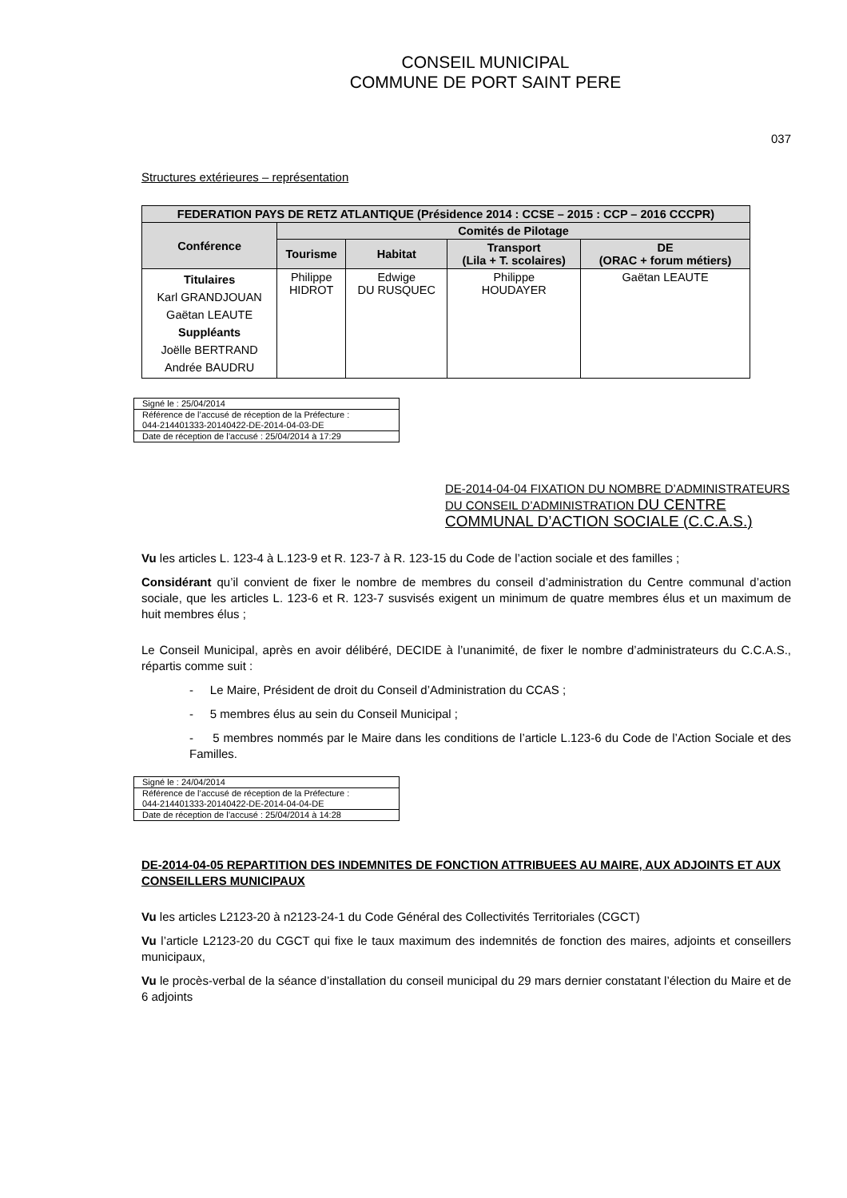CONSEIL MUNICIPAL
COMMUNE DE PORT SAINT PERE
037
Structures extérieures – représentation
| FEDERATION PAYS DE RETZ ATLANTIQUE (Présidence 2014 : CCSE – 2015 : CCP – 2016 CCCPR) | | | | |
| --- | --- | --- | --- | --- |
| Conférence | Comités de Pilotage | | | |
| | Tourisme | Habitat | Transport (Lila + T. scolaires) | DE (ORAC + forum métiers) |
| Titulaires Karl GRANDJOUAN Gaëtan LEAUTE Suppléants Joëlle BERTRAND Andrée BAUDRU | Philippe HIDROT | Edwige DU RUSQUEC | Philippe HOUDAYER | Gaëtan LEAUTE |
| Signé le : 25/04/2014 |
| Référence de l’accusé de réception de la Préfecture : 044-214401333-20140422-DE-2014-04-03-DE |
| Date de réception de l’accusé : 25/04/2014 à 17:29 |
DE-2014-04-04 FIXATION DU NOMBRE D’ADMINISTRATEURS DU CONSEIL D’ADMINISTRATION DU CENTRE COMMUNAL D’ACTION SOCIALE (C.C.A.S.)
Vu les articles L. 123-4 à L.123-9 et R. 123-7 à R. 123-15 du Code de l’action sociale et des familles ;
Considérant qu’il convient de fixer le nombre de membres du conseil d’administration du Centre communal d’action sociale, que les articles L. 123-6 et R. 123-7 susvisés exigent un minimum de quatre membres élus et un maximum de huit membres élus ;
Le Conseil Municipal, après en avoir délibéré, DECIDE à l’unanimité, de fixer le nombre d’administrateurs du C.C.A.S., répartis comme suit :
- Le Maire, Président de droit du Conseil d’Administration du CCAS ;
- 5 membres élus au sein du Conseil Municipal ;
- 5 membres nommés par le Maire dans les conditions de l’article L.123-6 du Code de l’Action Sociale et des Familles.
| Signé le : 24/04/2014 |
| Référence de l’accusé de réception de la Préfecture : 044-214401333-20140422-DE-2014-04-04-DE |
| Date de réception de l’accusé : 25/04/2014 à 14:28 |
DE-2014-04-05 REPARTITION DES INDEMNITES DE FONCTION ATTRIBUEES AU MAIRE, AUX ADJOINTS ET AUX CONSEILLERS MUNICIPAUX
Vu les articles L2123-20 à n2123-24-1 du Code Général des Collectivités Territoriales (CGCT)
Vu l’article L2123-20 du CGCT qui fixe le taux maximum des indemnités de fonction des maires, adjoints et conseillers municipaux,
Vu le procès-verbal de la séance d’installation du conseil municipal du 29 mars dernier constatant l’élection du Maire et de 6 adjoints